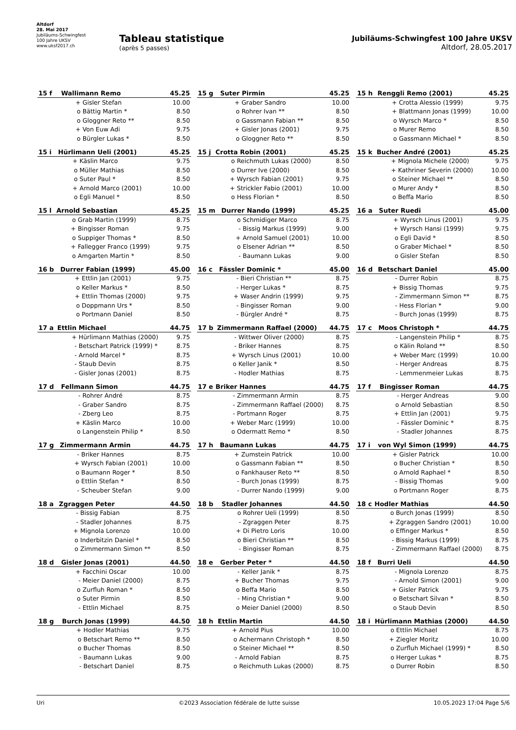Altdorf
28. Mai 2017
Jubiläums-Schwingfest
100 Jahre UKSV
www.uksf2017.ch
Tableau statistique
(après 5 passes)
Jubiläums-Schwingfest 100 Jahre UKSV
Altdorf, 28.05.2017
| 15 f | Wallimann Remo | | 45.25 |
| --- | --- | --- | --- |
| | + | Gisler Stefan | 10.00 |
| | o | Bättig Martin * | 8.50 |
| | o | Gloggner Reto ** | 8.50 |
| | + | Von Euw Adi | 9.75 |
| | o | Bürgler Lukas * | 8.50 |
| 15 g | Suter Pirmin | | 45.25 |
| --- | --- | --- | --- |
| | + | Graber Sandro | 10.00 |
| | o | Rohrer Ivan ** | 8.50 |
| | o | Gassmann Fabian ** | 8.50 |
| | + | Gisler Jonas (2001) | 9.75 |
| | o | Gloggner Reto ** | 8.50 |
| 15 h | Renggli Remo (2001) | | 45.25 |
| --- | --- | --- | --- |
| | + | Crotta Alessio (1999) | 9.75 |
| | + | Blattmann Jonas (1999) | 10.00 |
| | o | Wyrsch Marco * | 8.50 |
| | o | Murer Remo | 8.50 |
| | o | Gassmann Michael * | 8.50 |
| 15 i | Hürlimann Ueli (2001) | | 45.25 |
| --- | --- | --- | --- |
| | + | Käslin Marco | 9.75 |
| | o | Müller Mathias | 8.50 |
| | o | Suter Paul * | 8.50 |
| | + | Arnold Marco (2001) | 10.00 |
| | o | Egli Manuel * | 8.50 |
| 15 j | Crotta Robin (2001) | | 45.25 |
| --- | --- | --- | --- |
| | o | Reichmuth Lukas (2000) | 8.50 |
| | o | Durrer Ive (2000) | 8.50 |
| | + | Wyrsch Fabian (2001) | 9.75 |
| | + | Strickler Fabio (2001) | 10.00 |
| | o | Hess Florian * | 8.50 |
| 15 k | Bucher André (2001) | | 45.25 |
| --- | --- | --- | --- |
| | + | Mignola Michele (2000) | 9.75 |
| | + | Kathriner Severin (2000) | 10.00 |
| | o | Steiner Michael ** | 8.50 |
| | o | Murer Andy * | 8.50 |
| | o | Beffa Mario | 8.50 |
| 15 l | Arnold Sebastian | | 45.25 |
| --- | --- | --- | --- |
| | o | Grab Martin (1999) | 8.75 |
| | + | Bingisser Roman | 9.75 |
| | o | Suppiger Thomas * | 8.50 |
| | + | Fallegger Franco (1999) | 9.75 |
| | o | Amgarten Martin * | 8.50 |
| 15 m | Durrer Nando (1999) | | 45.25 |
| --- | --- | --- | --- |
| | o | Schmidiger Marco | 8.75 |
| | - | Bissig Markus (1999) | 9.00 |
| | + | Arnold Samuel (2001) | 10.00 |
| | o | Elsener Adrian ** | 8.50 |
| | - | Baumann Lukas | 9.00 |
| 16 a | Suter Ruedi | | 45.00 |
| --- | --- | --- | --- |
| | + | Wyrsch Linus (2001) | 9.75 |
| | + | Wyrsch Hansi (1999) | 9.75 |
| | o | Egli David * | 8.50 |
| | o | Graber Michael * | 8.50 |
| | o | Gisler Stefan | 8.50 |
| 16 b | Durrer Fabian (1999) | | 45.00 |
| --- | --- | --- | --- |
| | + | Ettlin Jan (2001) | 9.75 |
| | o | Keller Markus * | 8.50 |
| | + | Ettlin Thomas (2000) | 9.75 |
| | o | Doppmann Urs * | 8.50 |
| | o | Portmann Daniel | 8.50 |
| 16 c | Fässler Dominic * | | 45.00 |
| --- | --- | --- | --- |
| | - | Bieri Christian ** | 8.75 |
| | - | Herger Lukas * | 8.75 |
| | + | Waser Andrin (1999) | 9.75 |
| | - | Bingisser Roman | 9.00 |
| | - | Bürgler André * | 8.75 |
| 16 d | Betschart Daniel | | 45.00 |
| --- | --- | --- | --- |
| | - | Durrer Robin | 8.75 |
| | + | Bissig Thomas | 9.75 |
| | - | Zimmermann Simon ** | 8.75 |
| | - | Hess Florian * | 9.00 |
| | - | Burch Jonas (1999) | 8.75 |
| 17 a | Ettlin Michael | | 44.75 |
| --- | --- | --- | --- |
| | + | Hürlimann Mathias (2000) | 9.75 |
| | - | Betschart Patrick (1999) * | 8.75 |
| | - | Arnold Marcel * | 8.75 |
| | - | Staub Devin | 8.75 |
| | - | Gisler Jonas (2001) | 8.75 |
| 17 b | Zimmermann Raffael (2000) | | 44.75 |
| --- | --- | --- | --- |
| | - | Wittwer Oliver (2000) | 8.75 |
| | - | Briker Hannes | 8.75 |
| | + | Wyrsch Linus (2001) | 10.00 |
| | o | Keller Janik * | 8.50 |
| | - | Hodler Mathias | 8.75 |
| 17 c | Moos Christoph * | | 44.75 |
| --- | --- | --- | --- |
| | - | Langenstein Philip * | 8.75 |
| | o | Kälin Roland ** | 8.50 |
| | + | Weber Marc (1999) | 10.00 |
| | - | Herger Andreas | 8.75 |
| | - | Lemmenmeier Lukas | 8.75 |
| 17 d | Fellmann Simon | | 44.75 |
| --- | --- | --- | --- |
| | - | Rohrer André | 8.75 |
| | - | Graber Sandro | 8.75 |
| | - | Zberg Leo | 8.75 |
| | + | Käslin Marco | 10.00 |
| | o | Langenstein Philip * | 8.50 |
| 17 e | Briker Hannes | | 44.75 |
| --- | --- | --- | --- |
| | - | Zimmermann Armin | 8.75 |
| | - | Zimmermann Raffael (2000) | 8.75 |
| | - | Portmann Roger | 8.75 |
| | + | Weber Marc (1999) | 10.00 |
| | o | Odermatt Remo * | 8.50 |
| 17 f | Bingisser Roman | | 44.75 |
| --- | --- | --- | --- |
| | - | Herger Andreas | 9.00 |
| | o | Arnold Sebastian | 8.50 |
| | + | Ettlin Jan (2001) | 9.75 |
| | - | Fässler Dominic * | 8.75 |
| | - | Stadler Johannes | 8.75 |
| 17 g | Zimmermann Armin | | 44.75 |
| --- | --- | --- | --- |
| | - | Briker Hannes | 8.75 |
| | + | Wyrsch Fabian (2001) | 10.00 |
| | o | Baumann Roger * | 8.50 |
| | o | Ettlin Stefan * | 8.50 |
| | - | Scheuber Stefan | 9.00 |
| 17 h | Baumann Lukas | | 44.75 |
| --- | --- | --- | --- |
| | + | Zumstein Patrick | 10.00 |
| | o | Gassmann Fabian ** | 8.50 |
| | o | Fankhauser Reto ** | 8.50 |
| | - | Burch Jonas (1999) | 8.75 |
| | - | Durrer Nando (1999) | 9.00 |
| 17 i | von Wyl Simon (1999) | | 44.75 |
| --- | --- | --- | --- |
| | + | Gisler Patrick | 10.00 |
| | o | Bucher Christian * | 8.50 |
| | o | Arnold Raphael * | 8.50 |
| | - | Bissig Thomas | 9.00 |
| | o | Portmann Roger | 8.75 |
| 18 a | Zgraggen Peter | | 44.50 |
| --- | --- | --- | --- |
| | - | Bissig Fabian | 8.75 |
| | - | Stadler Johannes | 8.75 |
| | + | Mignola Lorenzo | 10.00 |
| | o | Inderbitzin Daniel * | 8.50 |
| | o | Zimmermann Simon ** | 8.50 |
| 18 b | Stadler Johannes | | 44.50 |
| --- | --- | --- | --- |
| | o | Rohrer Ueli (1999) | 8.50 |
| | - | Zgraggen Peter | 8.75 |
| | + | Di Pietro Loris | 10.00 |
| | o | Bieri Christian ** | 8.50 |
| | - | Bingisser Roman | 8.75 |
| 18 c | Hodler Mathias | | 44.50 |
| --- | --- | --- | --- |
| | o | Burch Jonas (1999) | 8.50 |
| | + | Zgraggen Sandro (2001) | 10.00 |
| | o | Effinger Markus * | 8.50 |
| | - | Bissig Markus (1999) | 8.75 |
| | - | Zimmermann Raffael (2000) | 8.75 |
| 18 d | Gisler Jonas (2001) | | 44.50 |
| --- | --- | --- | --- |
| | + | Facchini Oscar | 10.00 |
| | - | Meier Daniel (2000) | 8.75 |
| | o | Zurfluh Roman * | 8.50 |
| | o | Suter Pirmin | 8.50 |
| | - | Ettlin Michael | 8.75 |
| 18 e | Gerber Peter * | | 44.50 |
| --- | --- | --- | --- |
| | - | Keller Janik * | 8.75 |
| | + | Bucher Thomas | 9.75 |
| | o | Beffa Mario | 8.50 |
| | - | Ming Christian * | 9.00 |
| | o | Meier Daniel (2000) | 8.50 |
| 18 f | Burri Ueli | | 44.50 |
| --- | --- | --- | --- |
| | - | Mignola Lorenzo | 8.75 |
| | - | Arnold Simon (2001) | 9.00 |
| | + | Gisler Patrick | 9.75 |
| | o | Betschart Silvan * | 8.50 |
| | o | Staub Devin | 8.50 |
| 18 g | Burch Jonas (1999) | | 44.50 |
| --- | --- | --- | --- |
| | + | Hodler Mathias | 9.75 |
| | o | Betschart Remo ** | 8.50 |
| | o | Bucher Thomas | 8.50 |
| | - | Baumann Lukas | 9.00 |
| | - | Betschart Daniel | 8.75 |
| 18 h | Ettlin Martin | | 44.50 |
| --- | --- | --- | --- |
| | + | Arnold Pius | 10.00 |
| | o | Achermann Christoph * | 8.50 |
| | o | Steiner Michael ** | 8.50 |
| | - | Arnold Fabian | 8.75 |
| | o | Reichmuth Lukas (2000) | 8.75 |
| 18 i | Hürlimann Mathias (2000) | | 44.50 |
| --- | --- | --- | --- |
| | o | Ettlin Michael | 8.75 |
| | + | Ziegler Moritz | 10.00 |
| | o | Zurfluh Michael (1999) * | 8.50 |
| | o | Herger Lukas * | 8.75 |
| | o | Durrer Robin | 8.50 |
Uri ©2023 Association fédérale de lutte suisse 10.05.2023 17:04 Page 5/6